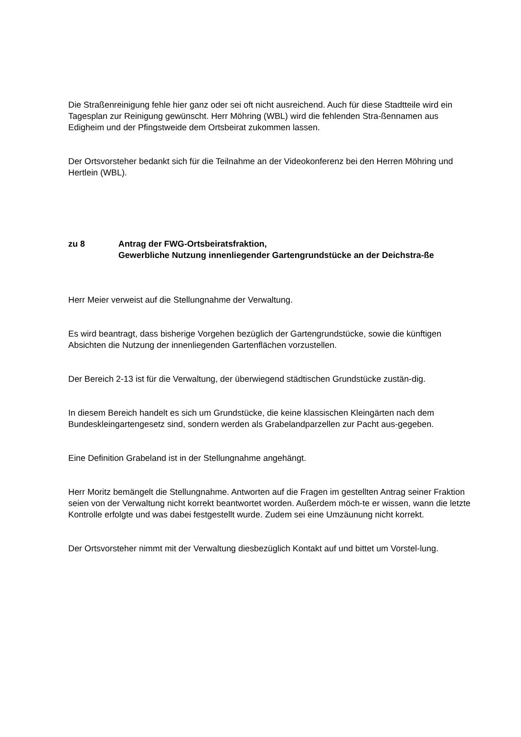Die Straßenreinigung fehle hier ganz oder sei oft nicht ausreichend. Auch für diese Stadtteile wird ein Tagesplan zur Reinigung gewünscht. Herr Möhring (WBL) wird die fehlenden Stra-ßennamen aus Edigheim und der Pfingstweide dem Ortsbeirat zukommen lassen.
Der Ortsvorsteher bedankt sich für die Teilnahme an der Videokonferenz bei den Herren Möhring und Hertlein (WBL).
zu 8 Antrag der FWG-Ortsbeiratsfraktion,
Gewerbliche Nutzung innenliegender Gartengrundstücke an der Deichstra-ße
Herr Meier verweist auf die Stellungnahme der Verwaltung.
Es wird beantragt, dass bisherige Vorgehen bezüglich der Gartengrundstücke, sowie die künftigen Absichten die Nutzung der innenliegenden Gartenflächen vorzustellen.
Der Bereich 2-13 ist für die Verwaltung, der überwiegend städtischen Grundstücke zustän-dig.
In diesem Bereich handelt es sich um Grundstücke, die keine klassischen Kleingärten nach dem Bundeskleingartengesetz sind, sondern werden als Grabelandparzellen zur Pacht aus-gegeben.
Eine Definition Grabeland ist in der Stellungnahme angehängt.
Herr Moritz bemängelt die Stellungnahme. Antworten auf die Fragen im gestellten Antrag seiner Fraktion seien von der Verwaltung nicht korrekt beantwortet worden. Außerdem möch-te er wissen, wann die letzte Kontrolle erfolgte und was dabei festgestellt wurde. Zudem sei eine Umzäunung nicht korrekt.
Der Ortsvorsteher nimmt mit der Verwaltung diesbezüglich Kontakt auf und bittet um Vorstel-lung.